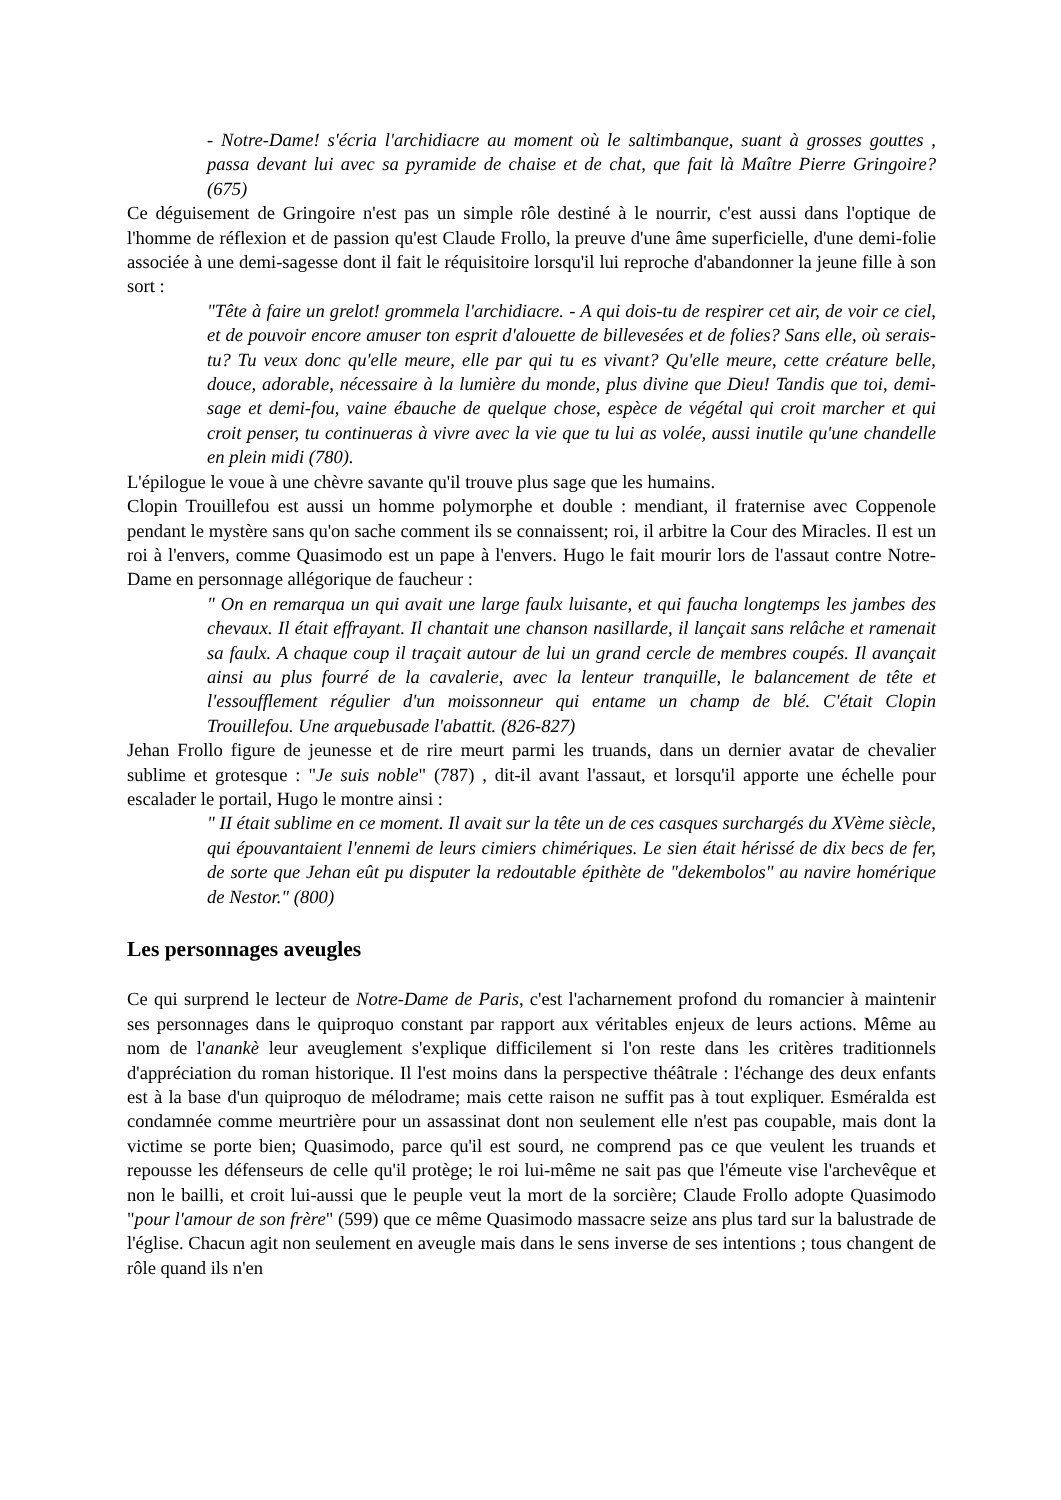- Notre-Dame! s'écria l'archidiacre au moment où le saltimbanque, suant à grosses gouttes , passa devant lui avec sa pyramide de chaise et de chat, que fait là Maître Pierre Gringoire? (675)
Ce déguisement de Gringoire n'est pas un simple rôle destiné à le nourrir, c'est aussi dans l'optique de l'homme de réflexion et de passion qu'est Claude Frollo, la preuve d'une âme superficielle, d'une demi-folie associée à une demi-sagesse dont il fait le réquisitoire lorsqu'il lui reproche d'abandonner la jeune fille à son sort :
"Tête à faire un grelot! grommela l'archidiacre. - A qui dois-tu de respirer cet air, de voir ce ciel, et de pouvoir encore amuser ton esprit d'alouette de billevesées et de folies? Sans elle, où serais-tu? Tu veux donc qu'elle meure, elle par qui tu es vivant? Qu'elle meure, cette créature belle, douce, adorable, nécessaire à la lumière du monde, plus divine que Dieu! Tandis que toi, demi-sage et demi-fou, vaine ébauche de quelque chose, espèce de végétal qui croit marcher et qui croit penser, tu continueras à vivre avec la vie que tu lui as volée, aussi inutile qu'une chandelle en plein midi (780).
L'épilogue le voue à une chèvre savante qu'il trouve plus sage que les humains.
Clopin Trouillefou est aussi un homme polymorphe et double : mendiant, il fraternise avec Coppenole pendant le mystère sans qu'on sache comment ils se connaissent; roi, il arbitre la Cour des Miracles. Il est un roi à l'envers, comme Quasimodo est un pape à l'envers. Hugo le fait mourir lors de l'assaut contre Notre-Dame en personnage allégorique de faucheur :
" On en remarqua un qui avait une large faulx luisante, et qui faucha longtemps les jambes des chevaux. Il était effrayant. Il chantait une chanson nasillarde, il lançait sans relâche et ramenait sa faulx. A chaque coup il traçait autour de lui un grand cercle de membres coupés. Il avançait ainsi au plus fourré de la cavalerie, avec la lenteur tranquille, le balancement de tête et l'essoufflement régulier d'un moissonneur qui entame un champ de blé. C'était Clopin Trouillefou. Une arquebusade l'abattit. (826-827)
Jehan Frollo figure de jeunesse et de rire meurt parmi les truands, dans un dernier avatar de chevalier sublime et grotesque : "Je suis noble" (787) , dit-il avant l'assaut, et lorsqu'il apporte une échelle pour escalader le portail, Hugo le montre ainsi :
" II était sublime en ce moment. Il avait sur la tête un de ces casques surchargés du XVème siècle, qui épouvantaient l'ennemi de leurs cimiers chimériques. Le sien était hérissé de dix becs de fer, de sorte que Jehan eût pu disputer la redoutable épithète de "dekembolos" au navire homérique de Nestor." (800)
Les personnages aveugles
Ce qui surprend le lecteur de Notre-Dame de Paris, c'est l'acharnement profond du romancier à maintenir ses personnages dans le quiproquo constant par rapport aux véritables enjeux de leurs actions. Même au nom de l'anankè leur aveuglement s'explique difficilement si l'on reste dans les critères traditionnels d'appréciation du roman historique. Il l'est moins dans la perspective théâtrale : l'échange des deux enfants est à la base d'un quiproquo de mélodrame; mais cette raison ne suffit pas à tout expliquer. Esméralda est condamnée comme meurtrière pour un assassinat dont non seulement elle n'est pas coupable, mais dont la victime se porte bien; Quasimodo, parce qu'il est sourd, ne comprend pas ce que veulent les truands et repousse les défenseurs de celle qu'il protège; le roi lui-même ne sait pas que l'émeute vise l'archevêque et non le bailli, et croit lui-aussi que le peuple veut la mort de la sorcière; Claude Frollo adopte Quasimodo "pour l'amour de son frère" (599) que ce même Quasimodo massacre seize ans plus tard sur la balustrade de l'église. Chacun agit non seulement en aveugle mais dans le sens inverse de ses intentions ; tous changent de rôle quand ils n'en